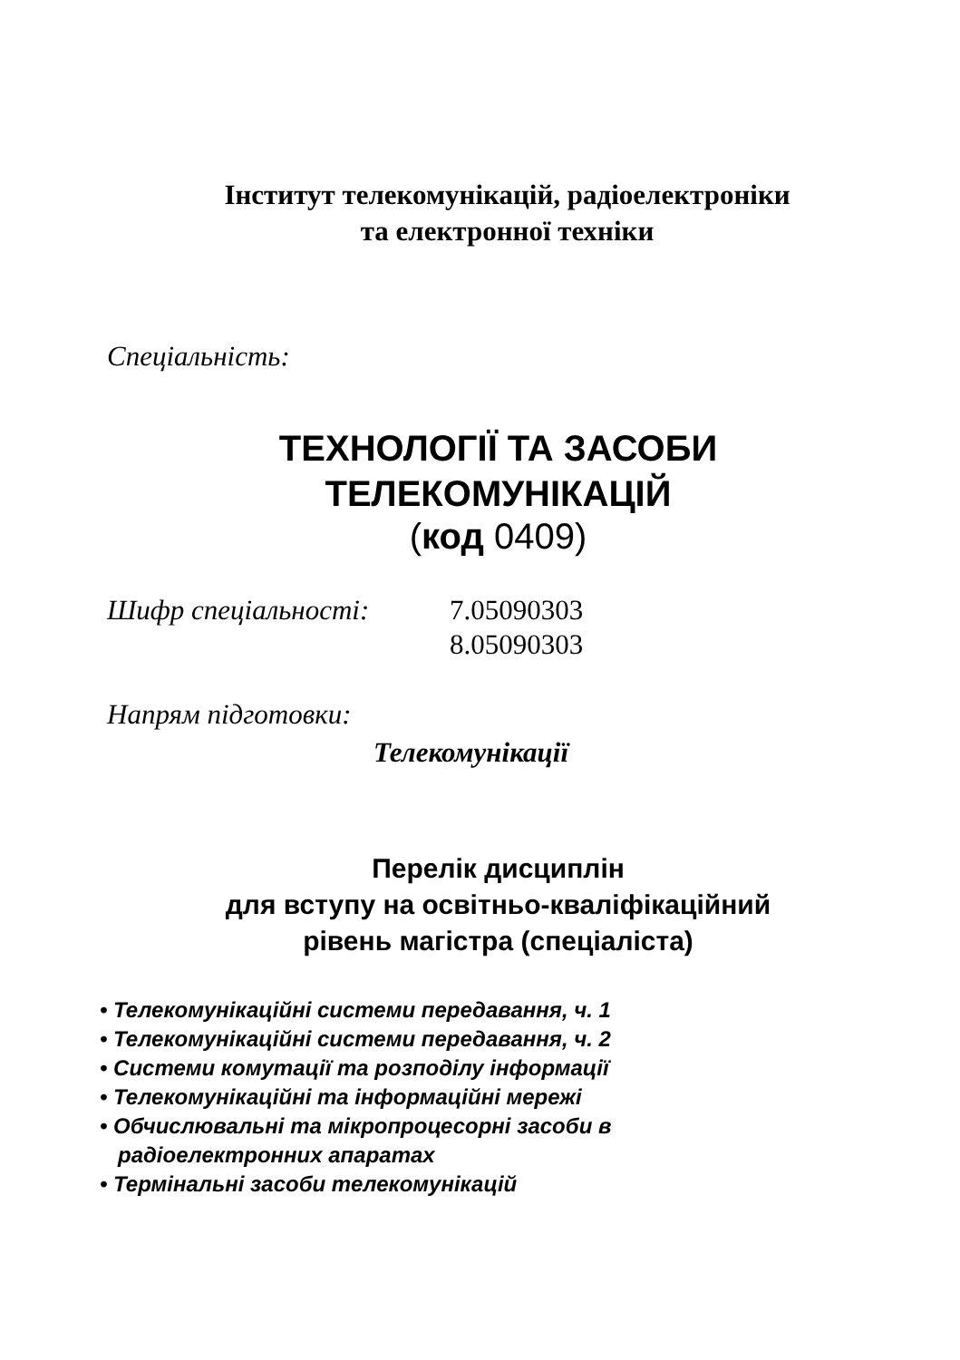Інститут телекомунікацій, радіоелектроніки
та електронної техніки
Спеціальність:
ТЕХНОЛОГІЇ ТА ЗАСОБИ
ТЕЛЕКОМУНІКАЦІЙ
(код 0409)
Шифр спеціальності: 7.05090303
8.05090303
Напрям підготовки:
Телекомунікації
Перелік дисциплін
для вступу на освітньо-кваліфікаційний
рівень магістра (спеціаліста)
• Телекомунікаційні системи передавання, ч. 1
• Телекомунікаційні системи передавання, ч. 2
• Системи комутації та розподілу інформації
• Телекомунікаційні та інформаційні мережі
• Обчислювальні та мікропроцесорні засоби в
радіоелектронних апаратах
• Термінальні засоби телекомунікацій